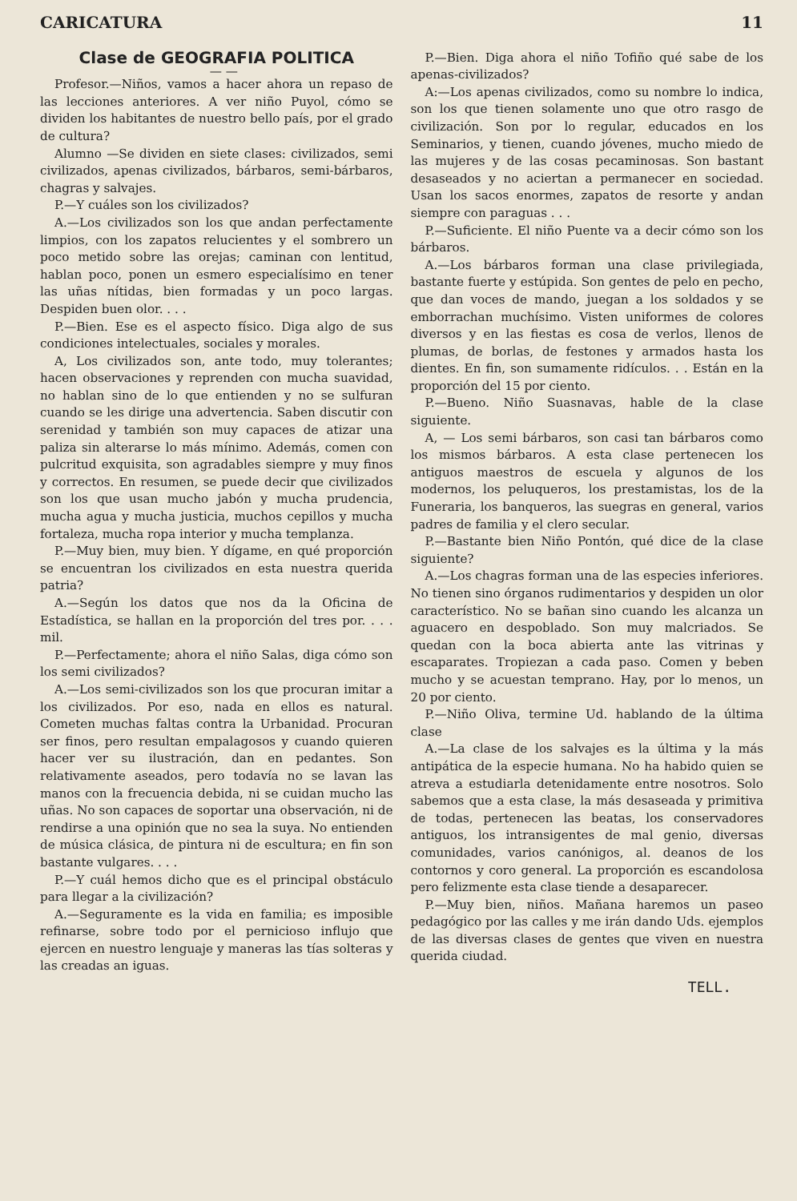CARICATURA 11
Clase de GEOGRAFIA POLITICA
— —
Profesor.—Niños, vamos a hacer ahora un repaso de las lecciones anteriores. A ver niño Puyol, cómo se dividen los habitantes de nuestro bello país, por el grado de cultura?
Alumno —Se dividen en siete clases: civilizados, semi civilizados, apenas civilizados, bárbaros, semi-bárbaros, chagras y salvajes.
P.—Y cuáles son los civilizados?
A.—Los civilizados son los que andan perfectamente limpios, con los zapatos relucientes y el sombrero un poco metido sobre las orejas; caminan con lentitud, hablan poco, ponen un esmero especialísimo en tener las uñas nítidas, bien formadas y un poco largas. Despiden buen olor. . . .
P.—Bien. Ese es el aspecto físico. Diga algo de sus condiciones intelectuales, sociales y morales.
A, Los civilizados son, ante todo, muy tolerantes; hacen observaciones y reprenden con mucha suavidad, no hablan sino de lo que entienden y no se sulfuran cuando se les dirige una advertencia. Saben discutir con serenidad y también son muy capaces de atizar una paliza sin alterarse lo más mínimo. Además, comen con pulcritud exquisita, son agradables siempre y muy finos y correctos. En resumen, se puede decir que civilizados son los que usan mucho jabón y mucha prudencia, mucha agua y mucha justicia, muchos cepillos y mucha fortaleza, mucha ropa interior y mucha templanza.
P.—Muy bien, muy bien. Y dígame, en qué proporción se encuentran los civilizados en esta nuestra querida patria?
A.—Según los datos que nos da la Oficina de Estadística, se hallan en la proporción del tres por. . . . mil.
P.—Perfectamente; ahora el niño Salas, diga cómo son los semi civilizados?
A.—Los semi-civilizados son los que procuran imitar a los civilizados. Por eso, nada en ellos es natural. Cometen muchas faltas contra la Urbanidad. Procuran ser finos, pero resultan empalagosos y cuando quieren hacer ver su ilustración, dan en pedantes. Son relativamente aseados, pero todavía no se lavan las manos con la frecuencia debida, ni se cuidan mucho las uñas. No son capaces de soportar una observación, ni de rendirse a una opinión que no sea la suya. No entienden de música clásica, de pintura ni de escultura; en fin son bastante vulgares. . . .
P.—Y cuál hemos dicho que es el principal obstáculo para llegar a la civilización?
A.—Seguramente es la vida en familia; es imposible refinarse, sobre todo por el pernicioso influjo que ejercen en nuestro lenguaje y maneras las tías solteras y las creadas an iguas.
P.—Bien. Diga ahora el niño Tofiño qué sabe de los apenas-civilizados?
A:—Los apenas civilizados, como su nombre lo indica, son los que tienen solamente uno que otro rasgo de civilización. Son por lo regular, educados en los Seminarios, y tienen, cuando jóvenes, mucho miedo de las mujeres y de las cosas pecaminosas. Son bastant desaseados y no aciertan a permanecer en sociedad. Usan los sacos enormes, zapatos de resorte y andan siempre con paraguas . . .
P.—Suficiente. El niño Puente va a decir cómo son los bárbaros.
A.—Los bárbaros forman una clase privilegiada, bastante fuerte y estúpida. Son gentes de pelo en pecho, que dan voces de mando, juegan a los soldados y se emborrachan muchísimo. Visten uniformes de colores diversos y en las fiestas es cosa de verlos, llenos de plumas, de borlas, de festones y armados hasta los dientes. En fin, son sumamente ridículos. . . Están en la proporción del 15 por ciento.
P.—Bueno. Niño Suasnavas, hable de la clase siguiente.
A, — Los semi bárbaros, son casi tan bárbaros como los mismos bárbaros. A esta clase pertenecen los antiguos maestros de escuela y algunos de los modernos, los peluqueros, los prestamistas, los de la Funeraria, los banqueros, las suegras en general, varios padres de familia y el clero secular.
P.—Bastante bien Niño Pontón, qué dice de la clase siguiente?
A.—Los chagras forman una de las especies inferiores. No tienen sino órganos rudimentarios y despiden un olor característico. No se bañan sino cuando les alcanza un aguacero en despoblado. Son muy malcriados. Se quedan con la boca abierta ante las vitrinas y escaparates. Tropiezan a cada paso. Comen y beben mucho y se acuestan temprano. Hay, por lo menos, un 20 por ciento.
P.—Niño Oliva, termine Ud. hablando de la última clase
A.—La clase de los salvajes es la última y la más antipática de la especie humana. No ha habido quien se atreva a estudiarla detenidamente entre nosotros. Solo sabemos que a esta clase, la más desaseada y primitiva de todas, pertenecen las beatas, los conservadores antiguos, los intransigentes de mal genio, diversas comunidades, varios canónigos, al. deanos de los contornos y coro general. La proporción es escandolosa pero felizmente esta clase tiende a desaparecer.
P.—Muy bien, niños. Mañana haremos un paseo pedagógico por las calles y me irán dando Uds. ejemplos de las diversas clases de gentes que viven en nuestra querida ciudad.
TELL.